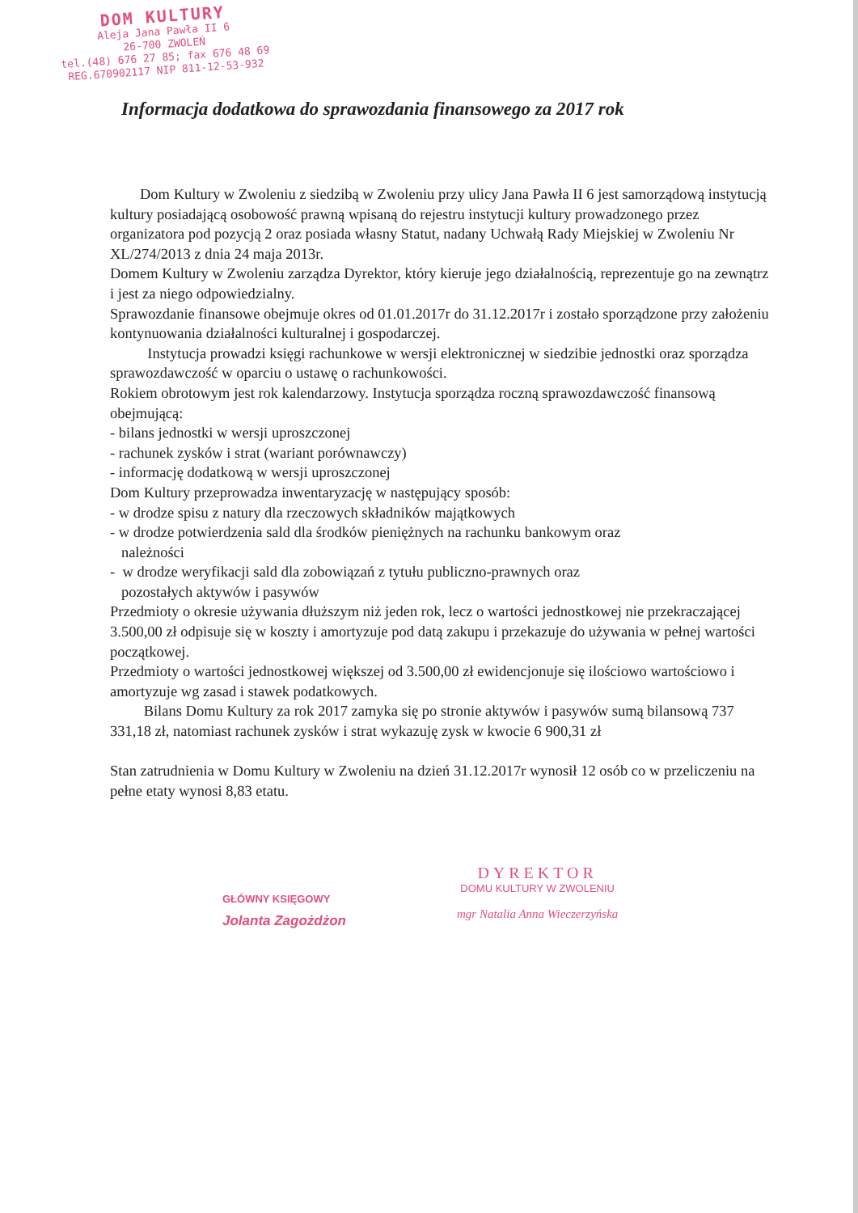DOM KULTURY
Aleja Jana Pawła II 6
26-700 ZWOLEŃ
tel.(48) 676 27 85; fax 676 48 69
REG.670902117 NIP 811-12-53-932
Informacja dodatkowa do sprawozdania finansowego za 2017 rok
Dom Kultury w Zwoleniu z siedzibą w Zwoleniu przy ulicy Jana Pawła II 6 jest samorządową instytucją kultury posiadającą osobowość prawną wpisaną do rejestru instytucji kultury prowadzonego przez organizatora pod pozycją 2 oraz posiada własny Statut, nadany Uchwałą Rady Miejskiej w Zwoleniu Nr XL/274/2013 z dnia 24 maja 2013r.
Domem Kultury w Zwoleniu zarządza Dyrektor, który kieruje jego działalnością, reprezentuje go na zewnątrz i jest za niego odpowiedzialny.
Sprawozdanie finansowe obejmuje okres od 01.01.2017r do 31.12.2017r i zostało sporządzone przy założeniu kontynuowania działalności kulturalnej i gospodarczej.
Instytucja prowadzi księgi rachunkowe w wersji elektronicznej w siedzibie jednostki oraz sporządza sprawozdawczość w oparciu o ustawę o rachunkowości.
Rokiem obrotowym jest rok kalendarzowy. Instytucja sporządza roczną sprawozdawczość finansową obejmującą:
- bilans jednostki w wersji uproszczonej
- rachunek zysków i strat (wariant porównawczy)
- informację dodatkową w wersji uproszczonej
Dom Kultury przeprowadza inwentaryzację w następujący sposób:
- w drodze spisu z natury dla rzeczowych składników majątkowych
- w drodze potwierdzenia sald dla środków pieniężnych na rachunku bankowym oraz
należności
- w drodze weryfikacji sald dla zobowiązań z tytułu publiczno-prawnych oraz
pozostałych aktywów i pasywów
Przedmioty o okresie używania dłuższym niż jeden rok, lecz o wartości jednostkowej nie przekraczającej 3.500,00 zł odpisuje się w koszty i amortyzuje pod datą zakupu i przekazuje do używania w pełnej wartości początkowej.
Przedmioty o wartości jednostkowej większej od 3.500,00 zł ewidencjonuje się ilościowo wartościowo i amortyzuje wg zasad i stawek podatkowych.
Bilans Domu Kultury za rok 2017 zamyka się po stronie aktywów i pasywów sumą bilansową 737 331,18 zł, natomiast rachunek zysków i strat wykazuję zysk w kwocie 6 900,31 zł
Stan zatrudnienia w Domu Kultury w Zwoleniu na dzień 31.12.2017r wynosił 12 osób co w przeliczeniu na pełne etaty wynosi 8,83 etatu.
GŁÓWNY KSIĘGOWY
Jolanta Zagożdżon
DYREKTOR
DOMU KULTURY W ZWOLENIU
mgr Natalia Anna Wieczerzyńska